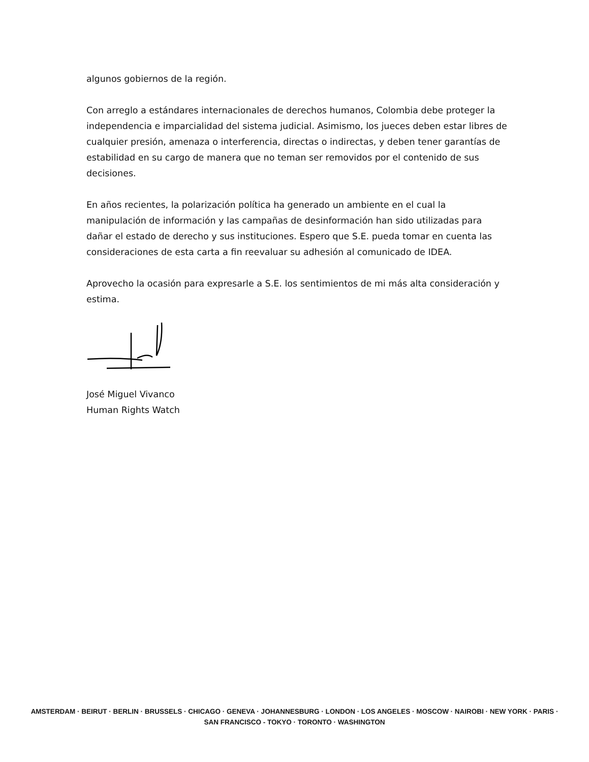algunos gobiernos de la región.
Con arreglo a estándares internacionales de derechos humanos, Colombia debe proteger la independencia e imparcialidad del sistema judicial. Asimismo, los jueces deben estar libres de cualquier presión, amenaza o interferencia, directas o indirectas, y deben tener garantías de estabilidad en su cargo de manera que no teman ser removidos por el contenido de sus decisiones.
En años recientes, la polarización política ha generado un ambiente en el cual la manipulación de información y las campañas de desinformación han sido utilizadas para dañar el estado de derecho y sus instituciones. Espero que S.E. pueda tomar en cuenta las consideraciones de esta carta a fin reevaluar su adhesión al comunicado de IDEA.
Aprovecho la ocasión para expresarle a S.E. los sentimientos de mi más alta consideración y estima.
José Miguel Vivanco
Human Rights Watch
AMSTERDAM · BEIRUT · BERLIN · BRUSSELS · CHICAGO · GENEVA · JOHANNESBURG · LONDON · LOS ANGELES · MOSCOW · NAIROBI · NEW YORK · PARIS · SAN FRANCISCO - TOKYO · TORONTO · WASHINGTON